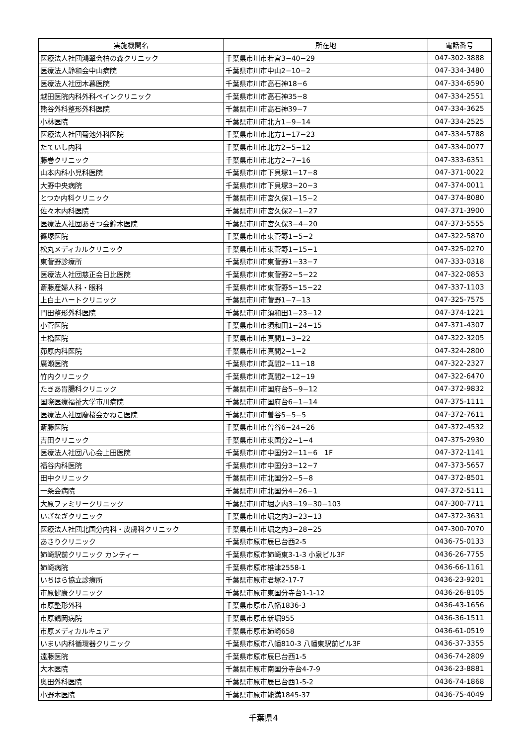| 実施機関名 | 所在地 | 電話番号 |
| --- | --- | --- |
| 医療法人社団鴻翠会柏の森クリニック | 千葉県市川市若宮3−40−29 | 047-302-3888 |
| 医療法人静和会中山病院 | 千葉県市川市中山2−10−2 | 047-334-3480 |
| 医療法人社団木暮医院 | 千葉県市川市高石神18−6 | 047-334-6590 |
| 越田医院内科外科ペインクリニック | 千葉県市川市高石神35−8 | 047-334-2551 |
| 熊谷外科整形外科医院 | 千葉県市川市高石神39−7 | 047-334-3625 |
| 小林医院 | 千葉県市川市北方1−9−14 | 047-334-2525 |
| 医療法人社団菊池外科医院 | 千葉県市川市北方1−17−23 | 047-334-5788 |
| たていし内科 | 千葉県市川市北方2−5−12 | 047-334-0077 |
| 藤巻クリニック | 千葉県市川市北方2−7−16 | 047-333-6351 |
| 山本内科小児科医院 | 千葉県市川市下貝塚1−17−8 | 047-371-0022 |
| 大野中央病院 | 千葉県市川市下貝塚3−20−3 | 047-374-0011 |
| とつか内科クリニック | 千葉県市川市宮久保1−15−2 | 047-374-8080 |
| 佐々木内科医院 | 千葉県市川市宮久保2−1−27 | 047-371-3900 |
| 医療法人社団あきつ会鈴木医院 | 千葉県市川市宮久保3−4−20 | 047-373-5555 |
| 篠塚医院 | 千葉県市川市東菅野1−5−2 | 047-322-5870 |
| 松丸メディカルクリニック | 千葉県市川市東菅野1−15−1 | 047-325-0270 |
| 東菅野診療所 | 千葉県市川市東菅野1−33−7 | 047-333-0318 |
| 医療法人社団慈正会日比医院 | 千葉県市川市東菅野2−5−22 | 047-322-0853 |
| 斎藤産婦人科・眼科 | 千葉県市川市東菅野5−15−22 | 047-337-1103 |
| 上白土ハートクリニック | 千葉県市川市菅野1−7−13 | 047-325-7575 |
| 門田整形外科医院 | 千葉県市川市須和田1−23−12 | 047-374-1221 |
| 小菅医院 | 千葉県市川市須和田1−24−15 | 047-371-4307 |
| 土橋医院 | 千葉県市川市真間1−3−22 | 047-322-3205 |
| 茆原内科医院 | 千葉県市川市真間2−1−2 | 047-324-2800 |
| 廣瀬医院 | 千葉県市川市真間2−11−18 | 047-322-2327 |
| 竹内クリニック | 千葉県市川市真間2−12−19 | 047-322-6470 |
| たきあ胃腸科クリニック | 千葉県市川市国府台5−9−12 | 047-372-9832 |
| 国際医療福祉大学市川病院 | 千葉県市川市国府台6−1−14 | 047-375-1111 |
| 医療法人社団慶桜会かねこ医院 | 千葉県市川市曽谷5−5−5 | 047-372-7611 |
| 斎藤医院 | 千葉県市川市曽谷6−24−26 | 047-372-4532 |
| 吉田クリニック | 千葉県市川市東国分2−1−4 | 047-375-2930 |
| 医療法人社団八心会上田医院 | 千葉県市川市中国分2−11−6 1F | 047-372-1141 |
| 福谷内科医院 | 千葉県市川市中国分3−12−7 | 047-373-5657 |
| 田中クリニック | 千葉県市川市北国分2−5−8 | 047-372-8501 |
| 一条会病院 | 千葉県市川市北国分4−26−1 | 047-372-5111 |
| 大原ファミリークリニック | 千葉県市川市堀之内3−19−30−103 | 047-300-7711 |
| いざなぎクリニック | 千葉県市川市堀之内3−23−13 | 047-372-3631 |
| 医療法人社団北国分内科・皮膚科クリニック | 千葉県市川市堀之内3−28−25 | 047-300-7070 |
| あさりクリニック | 千葉県市原市辰巳台西2-5 | 0436-75-0133 |
| 姉崎駅前クリニック カンティー | 千葉県市原市姉崎東3-1-3 小泉ビル3F | 0436-26-7755 |
| 姉崎病院 | 千葉県市原市椎津2558-1 | 0436-66-1161 |
| いちはら協立診療所 | 千葉県市原市君塚2-17-7 | 0436-23-9201 |
| 市原健康クリニック | 千葉県市原市東国分寺台1-1-12 | 0436-26-8105 |
| 市原整形外科 | 千葉県市原市八幡1836-3 | 0436-43-1656 |
| 市原鶴岡病院 | 千葉県市原市新堀955 | 0436-36-1511 |
| 市原メディカルキュア | 千葉県市原市姉崎658 | 0436-61-0519 |
| いまい内科循環器クリニック | 千葉県市原市八幡810-3 八幡東駅前ビル3F | 0436-37-3355 |
| 遠藤医院 | 千葉県市原市辰巳台西1-5 | 0436-74-2809 |
| 大木医院 | 千葉県市原市南国分寺台4-7-9 | 0436-23-8881 |
| 奥田外科医院 | 千葉県市原市辰巳台西1-5-2 | 0436-74-1868 |
| 小野木医院 | 千葉県市原市能満1845-37 | 0436-75-4049 |
千葉県4